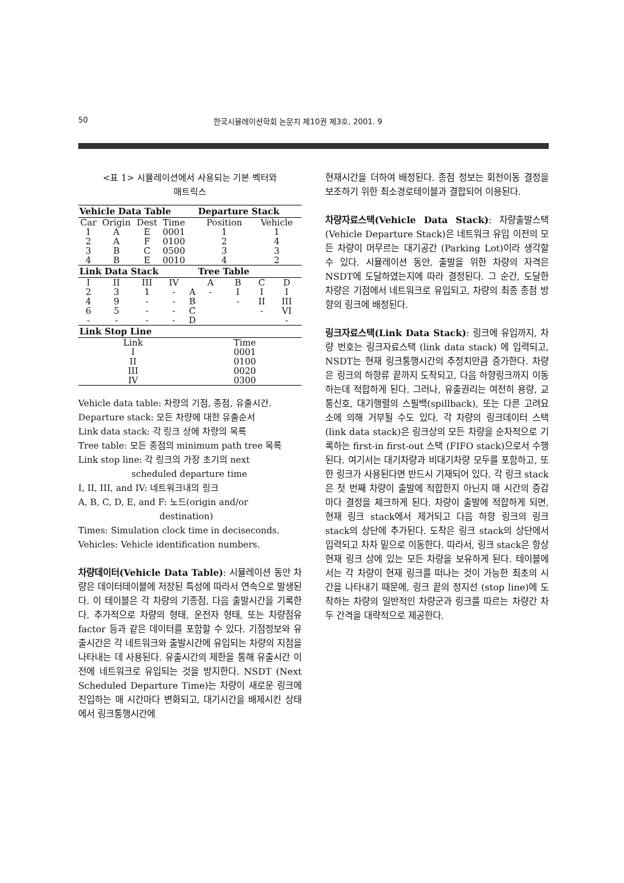50 한국시뮬레이션학회 논문지 제10권 제3호, 2001. 9
<표 1> 시뮬레이션에서 사용되는 기본 벡터와
매트릭스
| Vehicle Data Table | | | | | Departure Stack | | | |
| --- | --- | --- | --- | --- | --- | --- | --- | --- |
| Car | Origin | Dest | Time | | Position | | Vehicle | |
| 1 | A | E | 0001 | | 1 | | 1 | |
| 2 | A | F | 0100 | | 2 | | 4 | |
| 3 | B | C | 0500 | | 3 | | 3 | |
| 4 | B | E | 0010 | | 4 | | 2 | |
| Link Data Stack | | | | | Tree Table | | | |
| I | II | III | IV | | A | B | C | D |
| 2 | 3 | 1 | - | A | - | I | I | I |
| 4 | 9 | - | - | B | | - | II | III |
| 6 | 5 | - | - | C | | | - | VI |
| - | - | - | - | D | | | | - |
| Link Stop Line | | | | | | | | |
| Link | | | | Time | | | | |
| I | | | | 0001 | | | | |
| II | | | | 0100 | | | | |
| III | | | | 0020 | | | | |
| IV | | | | 0300 | | | | |
Vehicle data table: 차량의 기점, 종점, 유출시간.
Departure stack: 모든 차량에 대한 유출순서
Link data stack: 각 링크 상에 차량의 목록
Tree table: 모든 종점의 minimum path tree 목록
Link stop line: 각 링크의 가장 초기의 next
scheduled departure time
I, II, III, and IV: 네트워크내의 링크
A, B, C, D, E, and F: 노드(origin and/or
destination)
Times: Simulation clock time in deciseconds.
Vehicles: Vehicle identification numbers.
차량데이터(Vehicle Data Table): 시뮬레이션 동안 차량은 데이터테이블에 저장된 특성에 따라서 연속으로 발생된다. 이 테이블은 각 차량의 기종점, 다음 출발시간을 기록한다. 추가적으로 차량의 형태, 운전자 형태, 또는 차량점유 factor 등과 같은 데이터를 포함할 수 있다. 기점정보와 유출시간은 각 네트워크와 출발시간에 유입되는 차량의 지점을 나타내는 데 사용된다. 유출시간의 제한을 통해 유출시간 이전에 네트워크로 유입되는 것을 방지한다. NSDT (Next Scheduled Departure Time)는 차량이 새로운 링크에 진입하는 매 시간마다 변화되고, 대기시간을 배제시킨 상태에서 링크통행시간에
현재시간을 더하여 배정된다. 종점 정보는 회전이동 결정을 보조하기 위한 최소경로테이블과 결합되어 이용된다.
차량자료스택(Vehicle Data Stack): 차량출발스택 (Vehicle Departure Stack)은 네트워크 유입 이전의 모든 차량이 머무르는 대기공간 (Parking Lot)이라 생각할 수 있다. 시뮬레이션 동안, 출발을 위한 차량의 자격은 NSDT에 도달하였는지에 따라 결정된다. 그 순간, 도달한 차량은 기점에서 네트워크로 유입되고, 차량의 최종 종점 방향의 링크에 배정된다.
링크자료스택(Link Data Stack): 링크에 유입까지, 차량 번호는 링크자료스택 (link data stack) 에 입력되고, NSDT는 현재 링크통행시간의 추정치만큼 증가한다. 차량은 링크의 하향류 끝까지 도착되고, 다음 하향링크까지 이동하는데 적합하게 된다. 그러나, 유출권리는 여전히 용량, 교통신호, 대기행렬의 스필백(spillback), 또는 다른 고려요소에 의해 거부될 수도 있다. 각 차량의 링크데이터 스택 (link data stack)은 링크상의 모든 차량을 순차적으로 기록하는 first-in first-out 스택 (FIFO stack)으로서 수행된다. 여기서는 대기차량과 비대기차량 모두를 포함하고, 또한 링크가 사용된다면 반드시 기재되어 있다. 각 링크 stack은 첫 번째 차량이 출발에 적합한지 아닌지 매 시간의 증감마다 결정을 체크하게 된다. 차량이 출발에 적합하게 되면, 현재 링크 stack에서 제거되고 다음 하향 링크의 링크 stack의 상단에 추가된다. 도착은 링크 stack의 상단에서 입력되고 차차 밑으로 이동한다. 따라서, 링크 stack은 항상 현재 링크 상에 있는 모든 차량을 보유하게 된다. 테이블에서는 각 차량이 현재 링크를 떠나는 것이 가능한 최초의 시간을 나타내기 때문에, 링크 끝의 정지선 (stop line)에 도착하는 차량의 일반적인 차량군과 링크를 따르는 차량간 차두 간격을 대략적으로 제공한다.